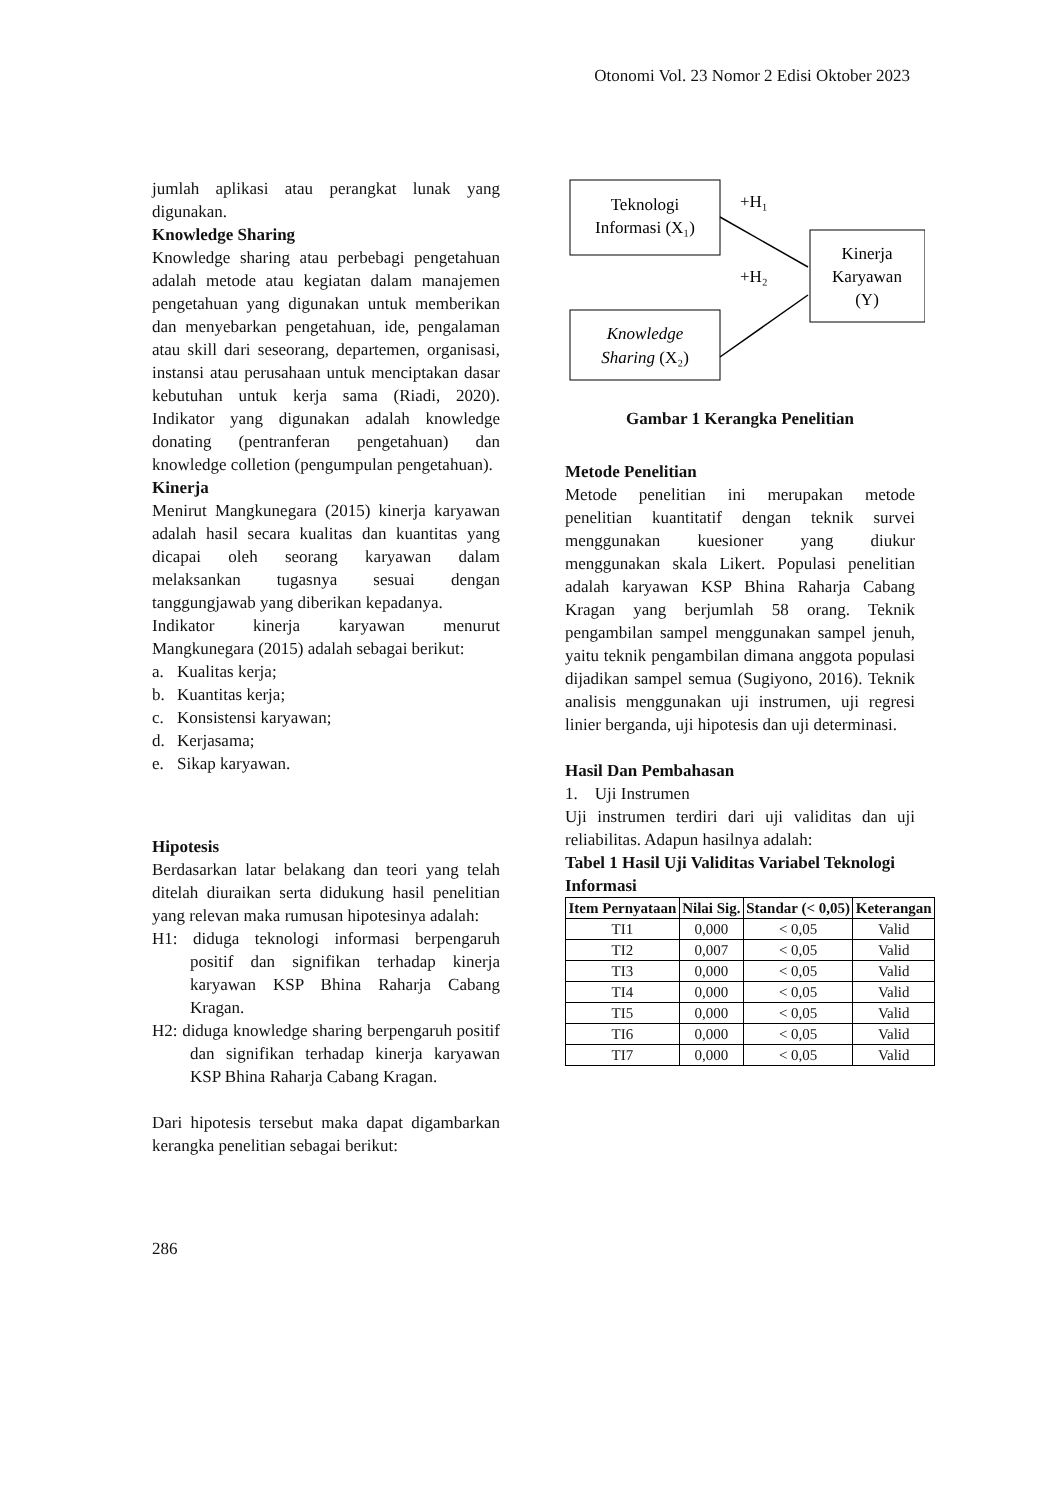Otonomi Vol. 23 Nomor 2 Edisi Oktober 2023
jumlah aplikasi atau perangkat lunak yang digunakan.
Knowledge Sharing
Knowledge sharing atau perbebagi pengetahuan adalah metode atau kegiatan dalam manajemen pengetahuan yang digunakan untuk memberikan dan menyebarkan pengetahuan, ide, pengalaman atau skill dari seseorang, departemen, organisasi, instansi atau perusahaan untuk menciptakan dasar kebutuhan untuk kerja sama (Riadi, 2020). Indikator yang digunakan adalah knowledge donating (pentranferan pengetahuan) dan knowledge colletion (pengumpulan pengetahuan).
Kinerja
Menirut Mangkunegara (2015) kinerja karyawan adalah hasil secara kualitas dan kuantitas yang dicapai oleh seorang karyawan dalam melaksankan tugasnya sesuai dengan tanggungjawab yang diberikan kepadanya.
Indikator kinerja karyawan menurut Mangkunegara (2015) adalah sebagai berikut:
a. Kualitas kerja;
b. Kuantitas kerja;
c. Konsistensi karyawan;
d. Kerjasama;
e. Sikap karyawan.
Hipotesis
Berdasarkan latar belakang dan teori yang telah ditelah diuraikan serta didukung hasil penelitian yang relevan maka rumusan hipotesinya adalah:
H1: diduga teknologi informasi berpengaruh positif dan signifikan terhadap kinerja karyawan KSP Bhina Raharja Cabang Kragan.
H2: diduga knowledge sharing berpengaruh positif dan signifikan terhadap kinerja karyawan KSP Bhina Raharja Cabang Kragan.
Dari hipotesis tersebut maka dapat digambarkan kerangka penelitian sebagai berikut:
Teknologi
Informasi (X₁)
Knowledge
Sharing (X₂)
Kinerja
Karyawan
(Y)
+H₁
+H₂
Gambar 1 Kerangka Penelitian
Metode Penelitian
Metode penelitian ini merupakan metode penelitian kuantitatif dengan teknik survei menggunakan kuesioner yang diukur menggunakan skala Likert. Populasi penelitian adalah karyawan KSP Bhina Raharja Cabang Kragan yang berjumlah 58 orang. Teknik pengambilan sampel menggunakan sampel jenuh, yaitu teknik pengambilan dimana anggota populasi dijadikan sampel semua (Sugiyono, 2016). Teknik analisis menggunakan uji instrumen, uji regresi linier berganda, uji hipotesis dan uji determinasi.
Hasil Dan Pembahasan
1. Uji Instrumen
Uji instrumen terdiri dari uji validitas dan uji reliabilitas. Adapun hasilnya adalah:
Tabel 1 Hasil Uji Validitas Variabel Teknologi Informasi
| Item Pernyataan | Nilai Sig. | Standar (< 0,05) | Keterangan |
| --- | --- | --- | --- |
| TI1 | 0,000 | < 0,05 | Valid |
| TI2 | 0,007 | < 0,05 | Valid |
| TI3 | 0,000 | < 0,05 | Valid |
| TI4 | 0,000 | < 0,05 | Valid |
| TI5 | 0,000 | < 0,05 | Valid |
| TI6 | 0,000 | < 0,05 | Valid |
| TI7 | 0,000 | < 0,05 | Valid |
286